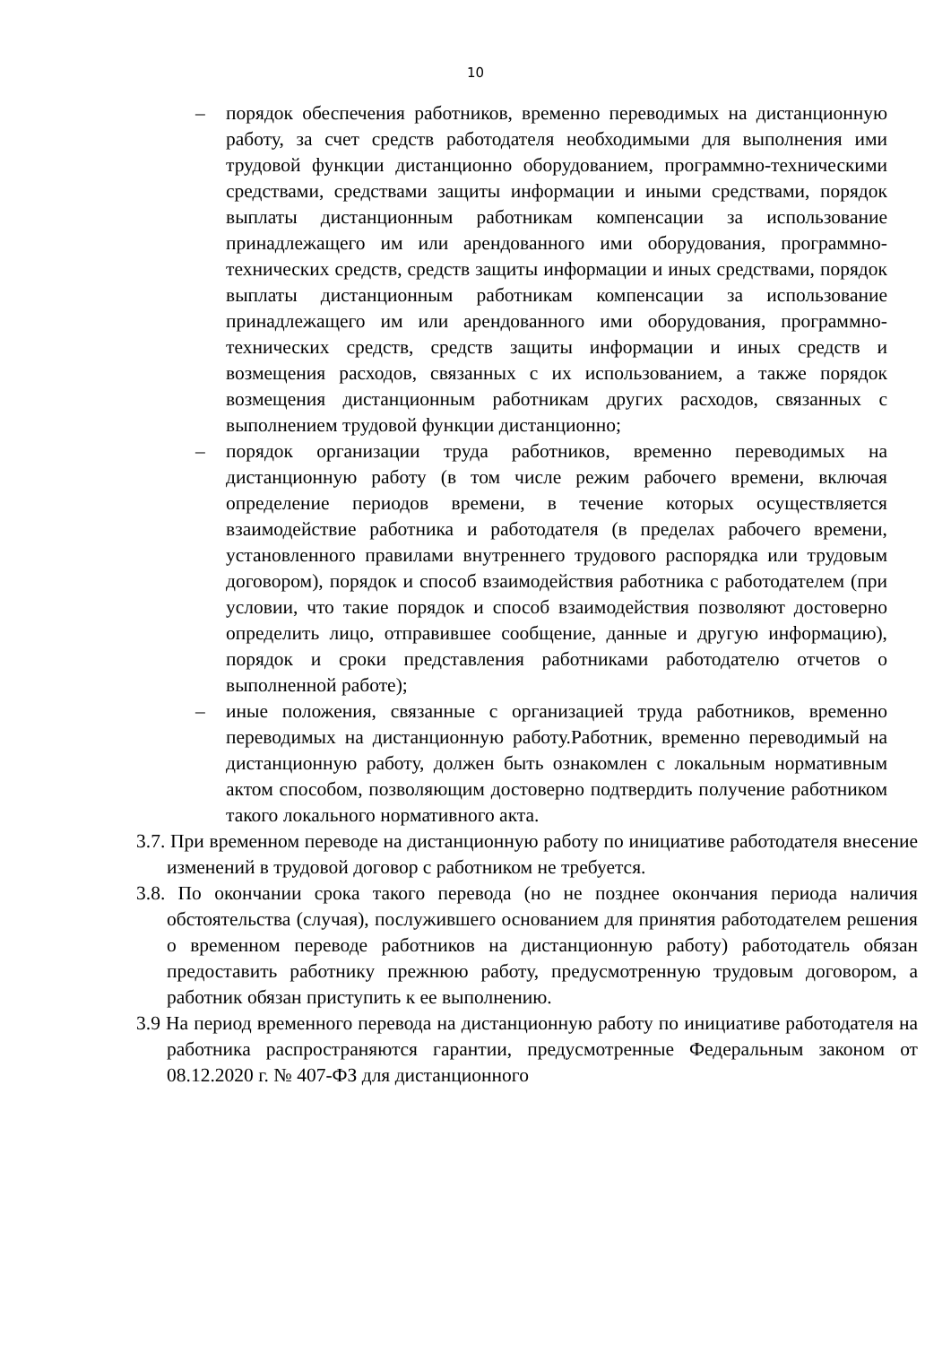10
– порядок обеспечения работников, временно переводимых на дистанционную работу, за счет средств работодателя необходимыми для выполнения ими трудовой функции дистанционно оборудованием, программно-техническими средствами, средствами защиты информации и иными средствами, порядок выплаты дистанционным работникам компенсации за использование принадлежащего им или арендованного ими оборудования, программно-технических средств, средств защиты информации и иных средствами, порядок выплаты дистанционным работникам компенсации за использование принадлежащего им или арендованного ими оборудования, программно-технических средств, средств защиты информации и иных средств и возмещения расходов, связанных с их использованием, а также порядок возмещения дистанционным работникам других расходов, связанных с выполнением трудовой функции дистанционно;
– порядок организации труда работников, временно переводимых на дистанционную работу (в том числе режим рабочего времени, включая определение периодов времени, в течение которых осуществляется взаимодействие работника и работодателя (в пределах рабочего времени, установленного правилами внутреннего трудового распорядка или трудовым договором), порядок и способ взаимодействия работника с работодателем (при условии, что такие порядок и способ взаимодействия позволяют достоверно определить лицо, отправившее сообщение, данные и другую информацию), порядок и сроки представления работниками работодателю отчетов о выполненной работе);
– иные положения, связанные с организацией труда работников, временно переводимых на дистанционную работу.Работник, временно переводимый на дистанционную работу, должен быть ознакомлен с локальным нормативным актом способом, позволяющим достоверно подтвердить получение работником такого локального нормативного акта.
3.7. При временном переводе на дистанционную работу по инициативе работодателя внесение изменений в трудовой договор с работником не требуется.
3.8. По окончании срока такого перевода (но не позднее окончания периода наличия обстоятельства (случая), послужившего основанием для принятия работодателем решения о временном переводе работников на дистанционную работу) работодатель обязан предоставить работнику прежнюю работу, предусмотренную трудовым договором, а работник обязан приступить к ее выполнению.
3.9 На период временного перевода на дистанционную работу по инициативе работодателя на работника распространяются гарантии, предусмотренные Федеральным законом от 08.12.2020 г. № 407-ФЗ для дистанционного